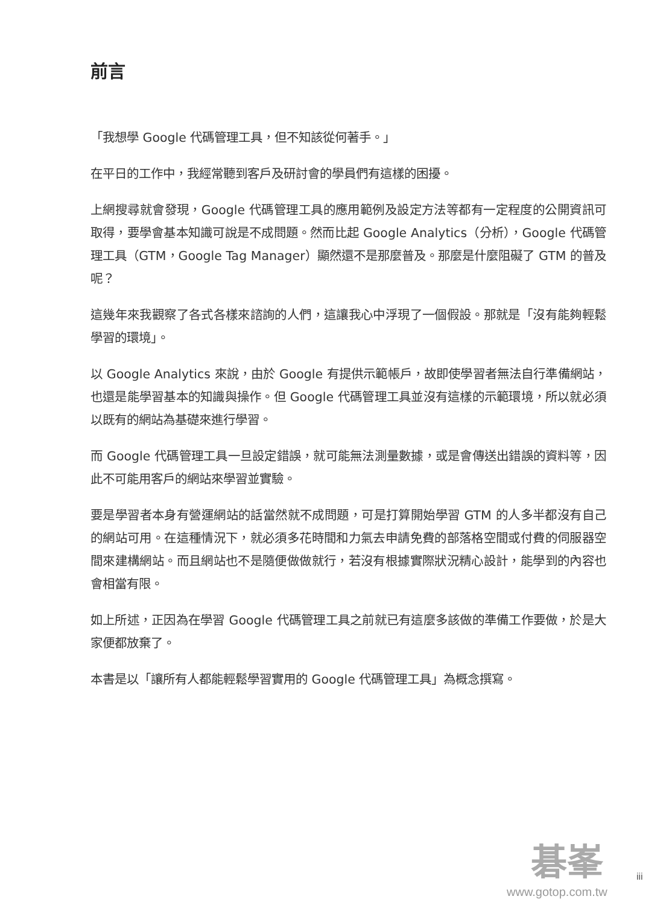前言
「我想學 Google 代碼管理工具，但不知該從何著手。」
在平日的工作中，我經常聽到客戶及研討會的學員們有這樣的困擾。
上網搜尋就會發現，Google 代碼管理工具的應用範例及設定方法等都有一定程度的公開資訊可取得，要學會基本知識可說是不成問題。然而比起 Google Analytics（分析），Google 代碼管理工具（GTM，Google Tag Manager）顯然還不是那麼普及。那麼是什麼阻礙了 GTM 的普及呢？
這幾年來我觀察了各式各樣來諮詢的人們，這讓我心中浮現了一個假設。那就是「沒有能夠輕鬆學習的環境」。
以 Google Analytics 來說，由於 Google 有提供示範帳戶，故即使學習者無法自行準備網站，也還是能學習基本的知識與操作。但 Google 代碼管理工具並沒有這樣的示範環境，所以就必須以既有的網站為基礎來進行學習。
而 Google 代碼管理工具一旦設定錯誤，就可能無法測量數據，或是會傳送出錯誤的資料等，因此不可能用客戶的網站來學習並實驗。
要是學習者本身有營運網站的話當然就不成問題，可是打算開始學習 GTM 的人多半都沒有自己的網站可用。在這種情況下，就必須多花時間和力氣去申請免費的部落格空間或付費的伺服器空間來建構網站。而且網站也不是隨便做做就行，若沒有根據實際狀況精心設計，能學到的內容也會相當有限。
如上所述，正因為在學習 Google 代碼管理工具之前就已有這麼多該做的準備工作要做，於是大家便都放棄了。
本書是以「讓所有人都能輕鬆學習實用的 Google 代碼管理工具」為概念撰寫。
碁峯
www.gotop.com.tw
iii